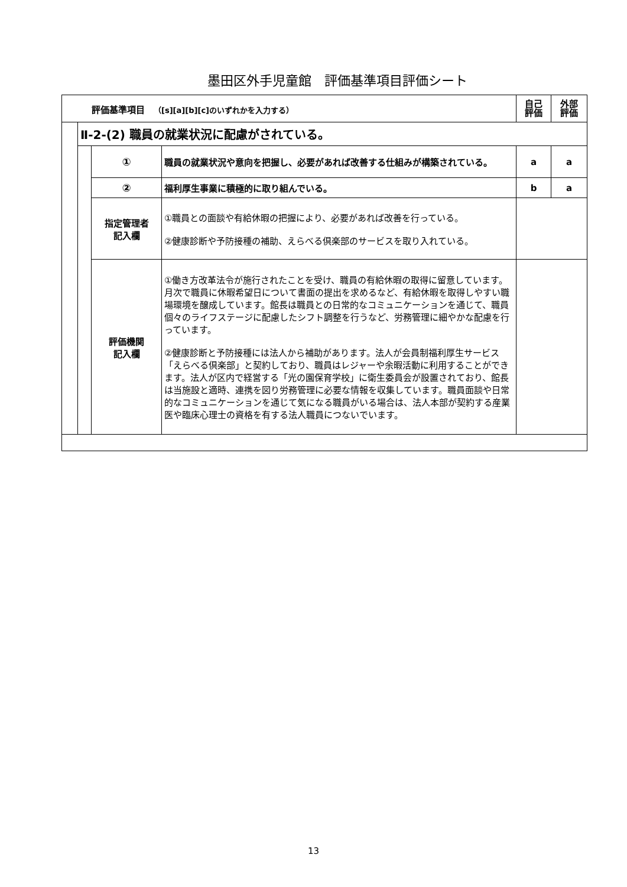墨田区外手児童館　評価基準項目評価シート
| 評価基準項目 （[s][a][b][c]のいずれかを入力する） | | | | 自己 評価 | 外部 評価 |
| --- | --- | --- | --- | --- | --- |
| | Ⅱ-2-(2) 職員の就業状況に配慮がされている。 | | | | |
| | | ① | 職員の就業状況や意向を把握し、必要があれば改善する仕組みが構築されている。 | a | a |
| | | ② | 福利厚生事業に積極的に取り組んでいる。 | b | a |
| | | 指定管理者 記入欄 | ①職員との面談や有給休暇の把握により、必要があれば改善を行っている。 ②健康診断や予防接種の補助、えらべる倶楽部のサービスを取り入れている。 | | |
| | | 評価機関 記入欄 | ①働き方改革法令が施行されたことを受け、職員の有給休暇の取得に留意しています。月次で職員に休暇希望日について書面の提出を求めるなど、有給休暇を取得しやすい職場環境を醸成しています。館長は職員との日常的なコミュニケーションを通じて、職員個々のライフステージに配慮したシフト調整を行うなど、労務管理に細やかな配慮を行っています。 ②健康診断と予防接種には法人から補助があります。法人が会員制福利厚生サービス「えらべる倶楽部」と契約しており、職員はレジャーや余暇活動に利用することができます。法人が区内で経営する「光の園保育学校」に衛生委員会が設置されており、館長は当施設と適時、連携を図り労務管理に必要な情報を収集しています。職員面談や日常的なコミュニケーションを通じて気になる職員がいる場合は、法人本部が契約する産業医や臨床心理士の資格を有する法人職員につないでいます。 | | |
13